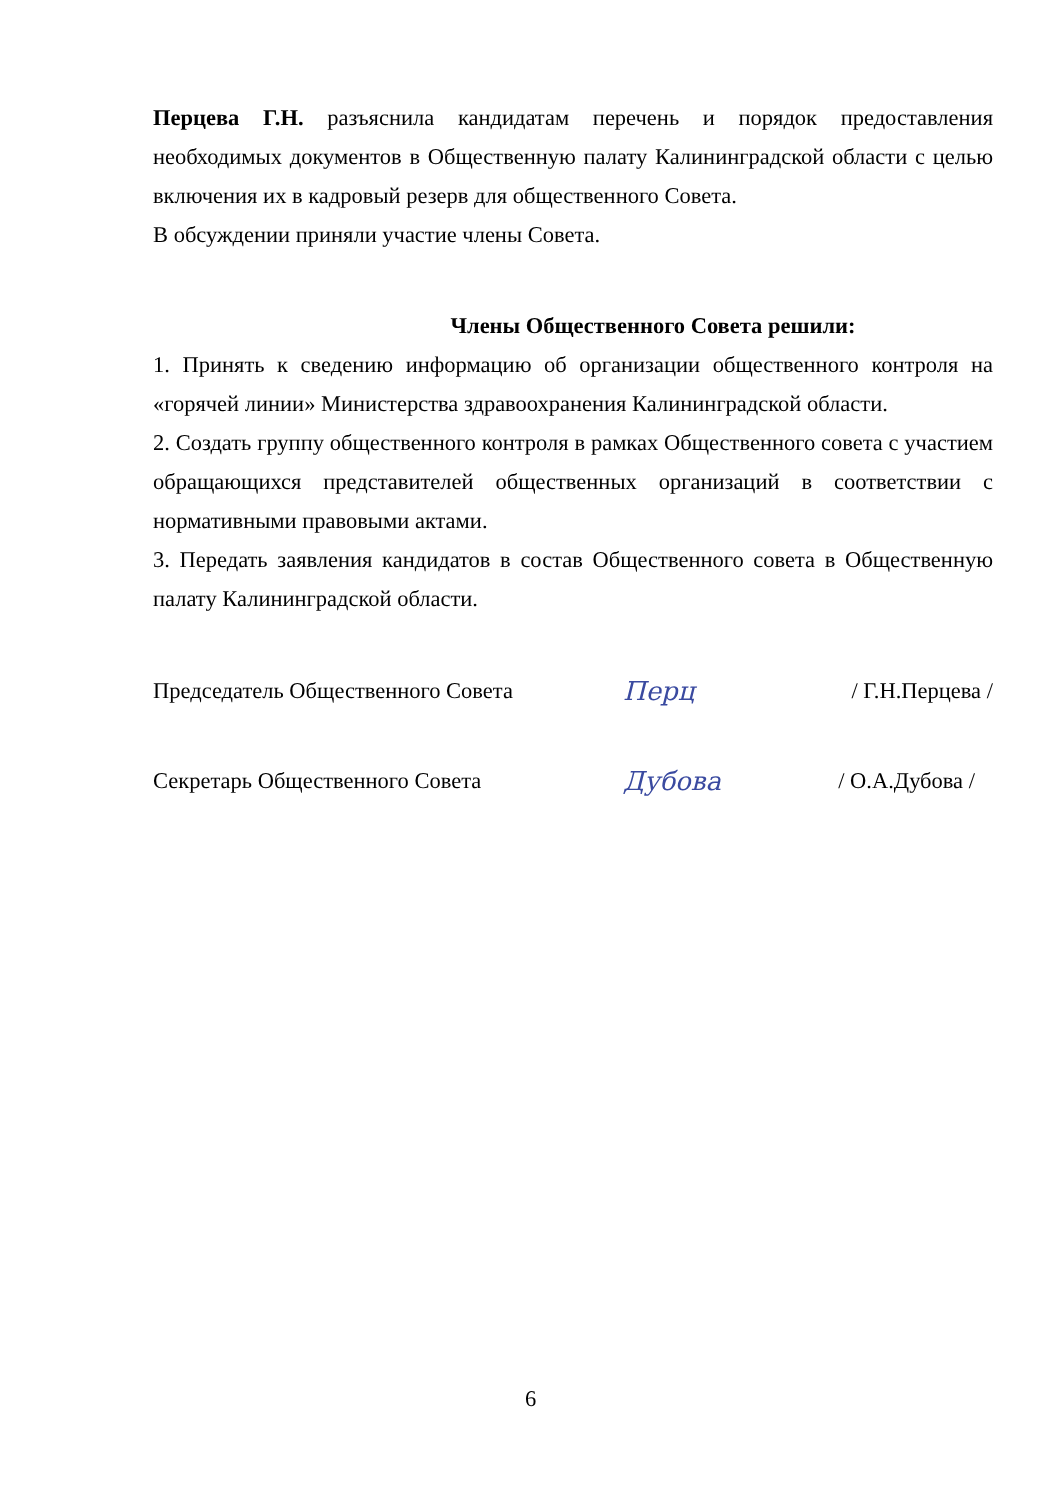Перцева Г.Н. разъяснила кандидатам перечень и порядок предоставления необходимых документов в Общественную палату Калининградской области с целью включения их в кадровый резерв для общественного Совета.
В обсуждении приняли участие члены Совета.
Члены Общественного Совета решили:
1. Принять к сведению информацию об организации общественного контроля на «горячей линии» Министерства здравоохранения Калининградской области.
2. Создать группу общественного контроля в рамках Общественного совета с участием обращающихся представителей общественных организаций в соответствии с нормативными правовыми актами.
3. Передать заявления кандидатов в состав Общественного совета в Общественную палату Калининградской области.
Председатель Общественного Совета Перц / Г.Н.Перцева /
Секретарь Общественного Совета Дубова / О.А.Дубова /
6